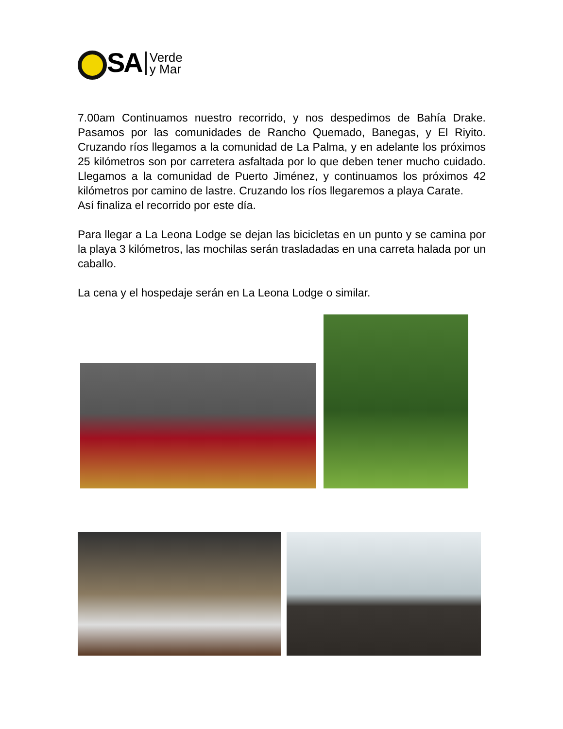SA
Verde
y Mar
7.00am Continuamos nuestro recorrido, y nos despedimos de Bahía Drake. Pasamos por las comunidades de Rancho Quemado, Banegas, y El Riyito. Cruzando ríos llegamos a la comunidad de La Palma, y en adelante los próximos 25 kilómetros son por carretera asfaltada por lo que deben tener mucho cuidado. Llegamos a la comunidad de Puerto Jiménez, y continuamos los próximos 42 kilómetros por camino de lastre. Cruzando los ríos llegaremos a playa Carate.
Así finaliza el recorrido por este día.
Para llegar a La Leona Lodge se dejan las bicicletas en un punto y se camina por la playa 3 kilómetros, las mochilas serán trasladadas en una carreta halada por un caballo.
La cena y el hospedaje serán en La Leona Lodge o similar.